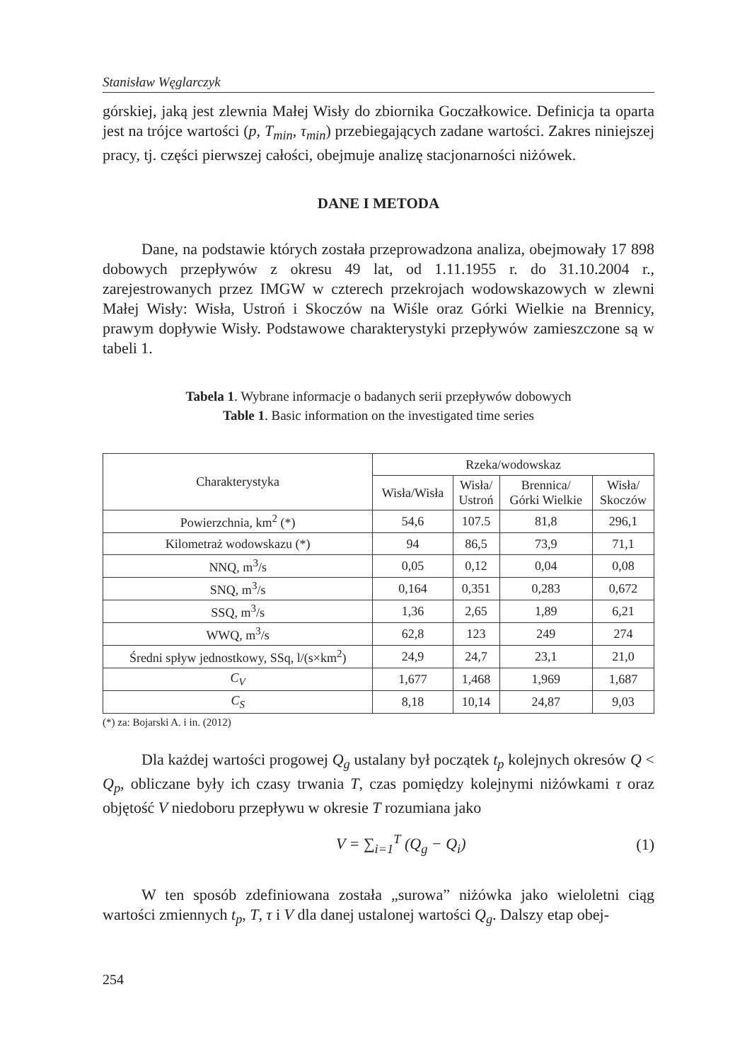Stanisław Węglarczyk
górskiej, jaką jest zlewnia Małej Wisły do zbiornika Goczałkowice. Definicja ta oparta jest na trójce wartości (p, T<sub>min</sub>, τ<sub>min</sub>) przebiegających zadane wartości. Zakres niniejszej pracy, tj. części pierwszej całości, obejmuje analizę stacjonarności niżówek.
DANE I METODA
Dane, na podstawie których została przeprowadzona analiza, obejmowały 17 898 dobowych przepływów z okresu 49 lat, od 1.11.1955 r. do 31.10.2004 r., zarejestrowanych przez IMGW w czterech przekrojach wodowskazowych w zlewni Małej Wisły: Wisła, Ustroń i Skoczów na Wiśle oraz Górki Wielkie na Brennicy, prawym dopływie Wisły. Podstawowe charakterystyki przepływów zamieszczone są w tabeli 1.
Tabela 1. Wybrane informacje o badanych serii przepływów dobowych
Table 1. Basic information on the investigated time series
| Charakterystyka | Rzeka/wodowskaz | | | |
| --- | --- | --- | --- | --- |
| | Wisła/Wisła | Wisła/ Ustroń | Brennica/ Górki Wielkie | Wisła/ Skoczów |
| Powierzchnia, km<sup>2</sup> (*) | 54,6 | 107.5 | 81,8 | 296,1 |
| Kilometraż wodowskazu (*) | 94 | 86,5 | 73,9 | 71,1 |
| NNQ, m<sup>3</sup>/s | 0,05 | 0,12 | 0,04 | 0,08 |
| SNQ, m<sup>3</sup>/s | 0,164 | 0,351 | 0,283 | 0,672 |
| SSQ, m<sup>3</sup>/s | 1,36 | 2,65 | 1,89 | 6,21 |
| WWQ, m<sup>3</sup>/s | 62,8 | 123 | 249 | 274 |
| Średni spływ jednostkowy, SSq, l/(s×km<sup>2</sup>) | 24,9 | 24,7 | 23,1 | 21,0 |
| C<sub>V</sub> | 1,677 | 1,468 | 1,969 | 1,687 |
| C<sub>S</sub> | 8,18 | 10,14 | 24,87 | 9,03 |
(*) za: Bojarski A. i in. (2012)
Dla każdej wartości progowej Q<sub>g</sub> ustalany był początek t<sub>p</sub> kolejnych okresów Q < Q<sub>p</sub>, obliczane były ich czasy trwania T, czas pomiędzy kolejnymi niżówkami τ oraz objętość V niedoboru przepływu w okresie T rozumiana jako
V = ∑<sub>i=1</sub><sup>T</sup> (Q<sub>g</sub> − Q<sub>i</sub>) (1)
W ten sposób zdefiniowana została „surowa” niżówka jako wieloletni ciąg wartości zmiennych t<sub>p</sub>, T, τ i V dla danej ustalonej wartości Q<sub>g</sub>. Dalszy etap obej-
254